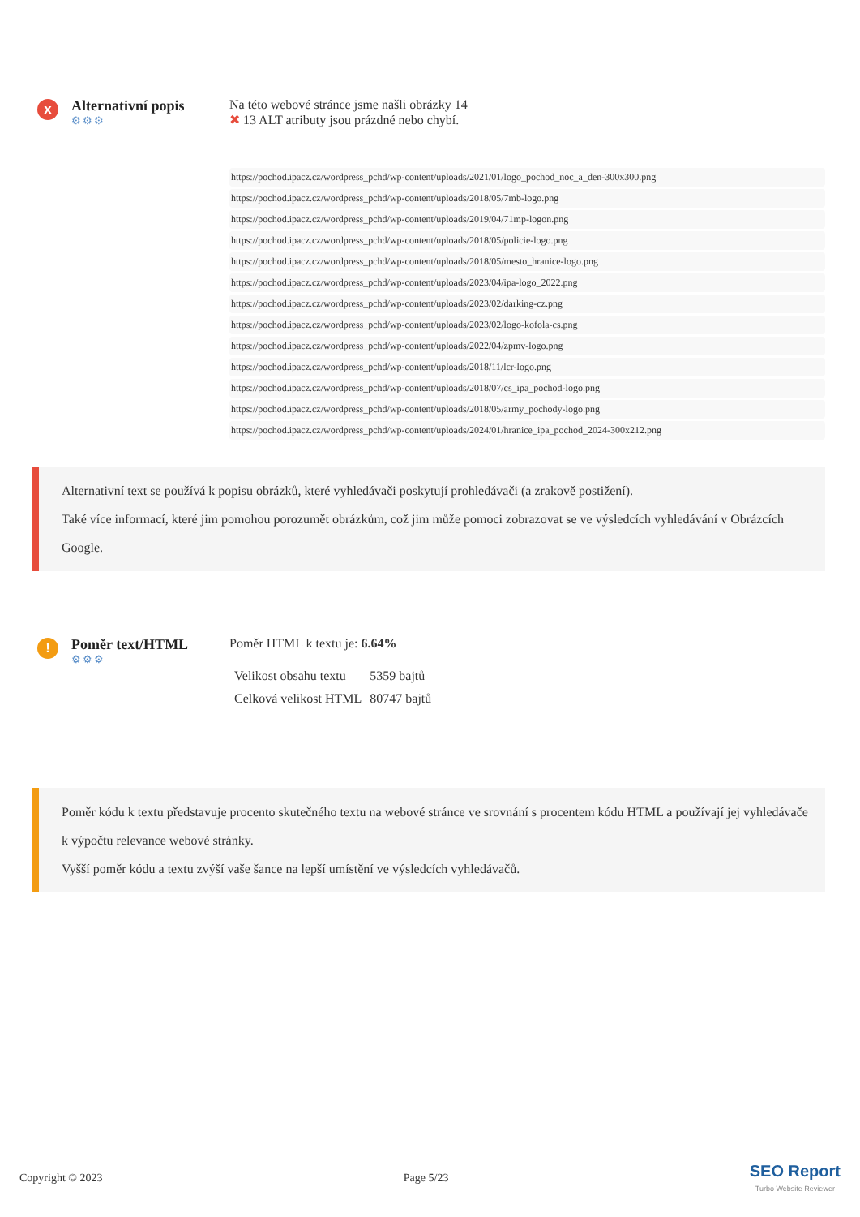x
Alternativní popis
⚙⚙⚙
Na této webové stránce jsme našli obrázky 14
✖ 13 ALT atributy jsou prázdné nebo chybí.
https://pochod.ipacz.cz/wordpress_pchd/wp-content/uploads/2021/01/logo_pochod_noc_a_den-300x300.png
https://pochod.ipacz.cz/wordpress_pchd/wp-content/uploads/2018/05/7mb-logo.png
https://pochod.ipacz.cz/wordpress_pchd/wp-content/uploads/2019/04/71mp-logon.png
https://pochod.ipacz.cz/wordpress_pchd/wp-content/uploads/2018/05/policie-logo.png
https://pochod.ipacz.cz/wordpress_pchd/wp-content/uploads/2018/05/mesto_hranice-logo.png
https://pochod.ipacz.cz/wordpress_pchd/wp-content/uploads/2023/04/ipa-logo_2022.png
https://pochod.ipacz.cz/wordpress_pchd/wp-content/uploads/2023/02/darking-cz.png
https://pochod.ipacz.cz/wordpress_pchd/wp-content/uploads/2023/02/logo-kofola-cs.png
https://pochod.ipacz.cz/wordpress_pchd/wp-content/uploads/2022/04/zpmv-logo.png
https://pochod.ipacz.cz/wordpress_pchd/wp-content/uploads/2018/11/lcr-logo.png
https://pochod.ipacz.cz/wordpress_pchd/wp-content/uploads/2018/07/cs_ipa_pochod-logo.png
https://pochod.ipacz.cz/wordpress_pchd/wp-content/uploads/2018/05/army_pochody-logo.png
https://pochod.ipacz.cz/wordpress_pchd/wp-content/uploads/2024/01/hranice_ipa_pochod_2024-300x212.png
Alternativní text se používá k popisu obrázků, které vyhledávači poskytují prohledávači (a zrakově postižení).
Také více informací, které jim pomohou porozumět obrázkům, což jim může pomoci zobrazovat se ve výsledcích vyhledávání v Obrázcích Google.
!
Poměr text/HTML
⚙⚙⚙
Poměr HTML k textu je: 6.64%
| Velikost obsahu textu | 5359 bajtů |
| Celková velikost HTML | 80747 bajtů |
Poměr kódu k textu představuje procento skutečného textu na webové stránce ve srovnání s procentem kódu HTML a používají jej vyhledávače k výpočtu relevance webové stránky.
Vyšší poměr kódu a textu zvýší vaše šance na lepší umístění ve výsledcích vyhledávačů.
Copyright © 2023 Page 5/23 SEO Report
Turbo Website Reviewer